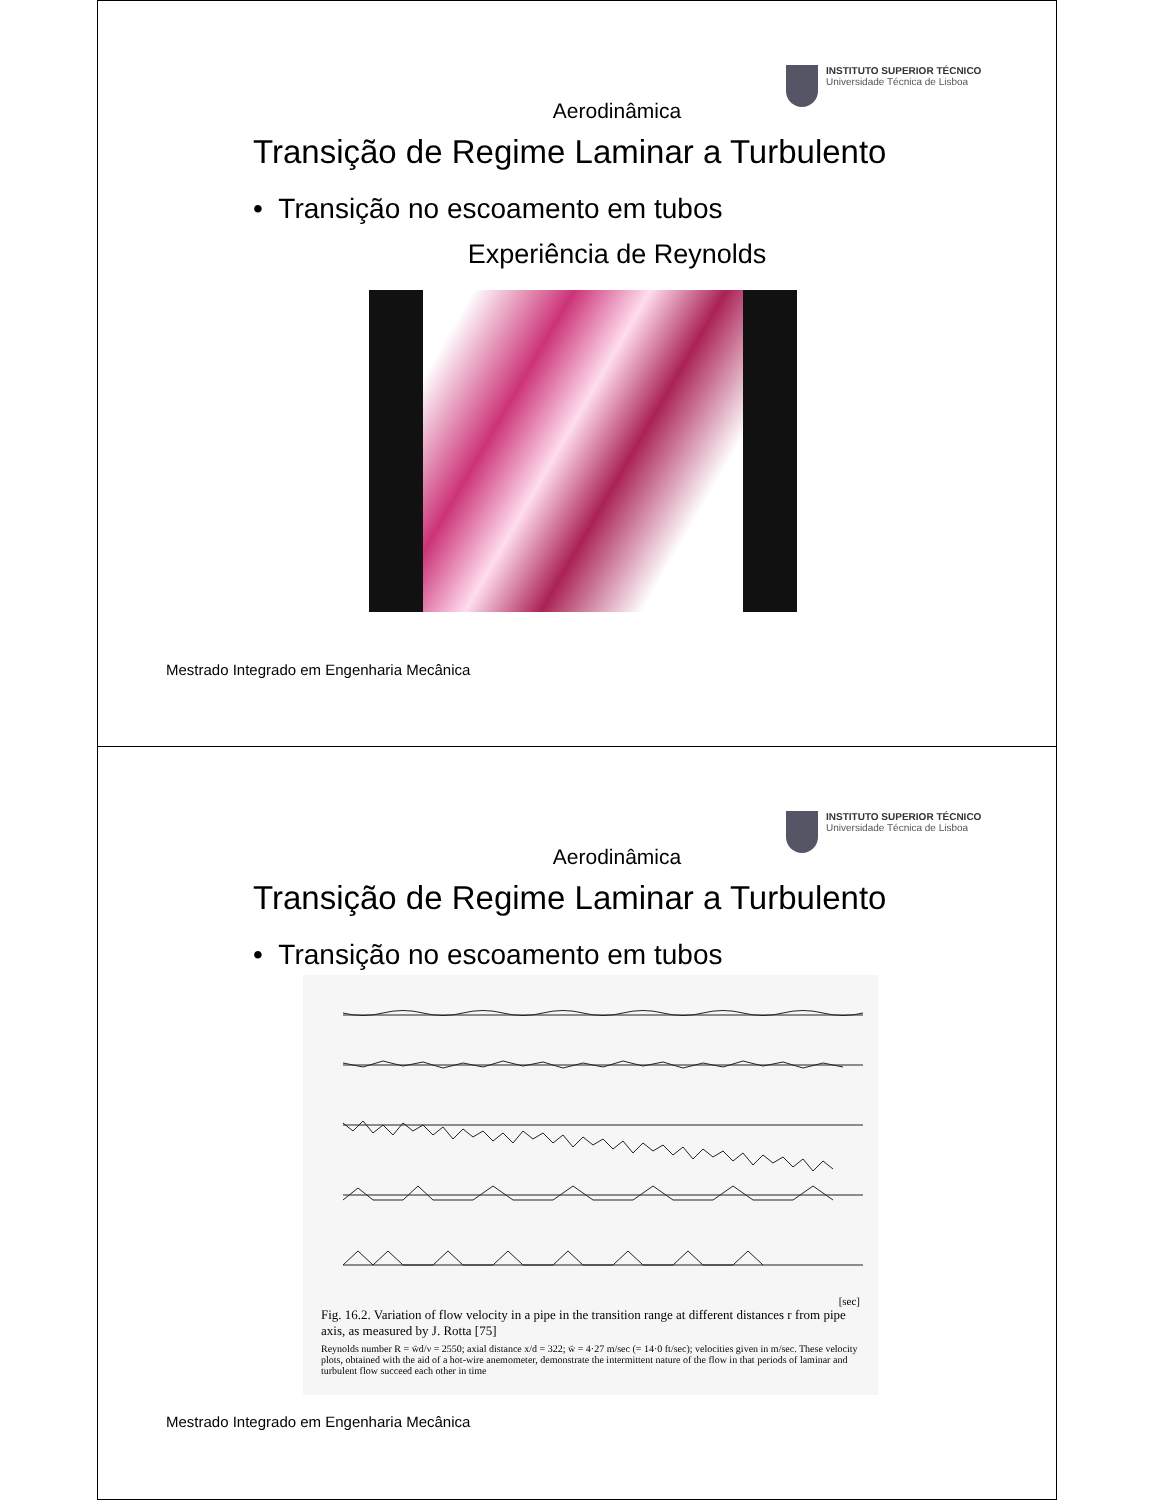INSTITUTO SUPERIOR TÉCNICO
Universidade Técnica de Lisboa
Aerodinâmica
Transição de Regime Laminar a Turbulento
• Transição no escoamento em tubos
Experiência de Reynolds
Mestrado Integrado em Engenharia Mecânica
INSTITUTO SUPERIOR TÉCNICO
Universidade Técnica de Lisboa
Aerodinâmica
Transição de Regime Laminar a Turbulento
• Transição no escoamento em tubos
[sec]
Fig. 16.2. Variation of flow velocity in a pipe in the transition range at different distances r from pipe axis, as measured by J. Rotta [75]
Reynolds number R = w̄d/ν = 2550; axial distance x/d = 322; w̄ = 4·27 m/sec (= 14·0 ft/sec); velocities given in m/sec. These velocity plots, obtained with the aid of a hot-wire anemometer, demonstrate the intermittent nature of the flow in that periods of laminar and turbulent flow succeed each other in time
Mestrado Integrado em Engenharia Mecânica